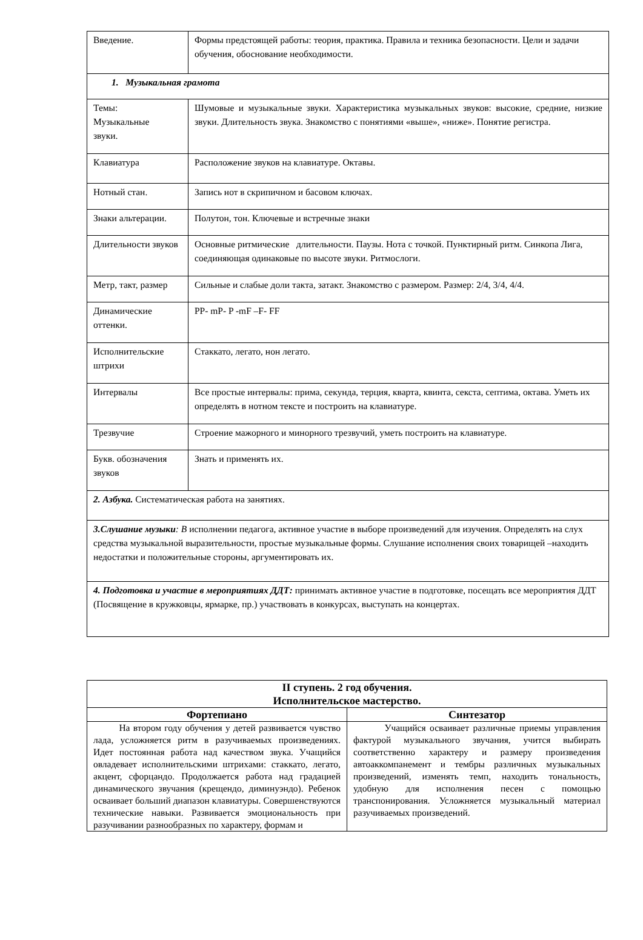| Введение. | Формы предстоящей работы: теория, практика. Правила и техника безопасности. Цели и задачи обучения, обоснование необходимости. |
| 1. Музыкальная грамота | |
| Темы: Музыкальные звуки. | Шумовые и музыкальные звуки. Характеристика музыкальных звуков: высокие, средние, низкие звуки. Длительность звука. Знакомство с понятиями «выше», «ниже». Понятие регистра. |
| Клавиатура | Расположение звуков на клавиатуре. Октавы. |
| Нотный стан. | Запись нот в скрипичном и басовом ключах. |
| Знаки альтерации. | Полутон, тон. Ключевые и встречные знаки |
| Длительности звуков | Основные ритмические длительности. Паузы. Нота с точкой. Пунктирный ритм. Синкопа Лига, соединяющая одинаковые по высоте звуки. Ритмослоги. |
| Метр, такт, размер | Сильные и слабые доли такта, затакт. Знакомство с размером. Размер: 2/4, 3/4, 4/4. |
| Динамические оттенки. | PP- mP- P -mF –F- FF |
| Исполнительские штрихи | Стаккато, легато, нон легато. |
| Интервалы | Все простые интервалы: прима, секунда, терция, кварта, квинта, секста, септима, октава. Уметь их определять в нотном тексте и построить на клавиатуре. |
| Трезвучие | Строение мажорного и минорного трезвучий, уметь построить на клавиатуре. |
| Букв. обозначения звуков | Знать и применять их. |
| 2. Азбука. Систематическая работа на занятиях. | |
| 3.Слушание музыки : В исполнении педагога, активное участие в выборе произведений для изучения. Определять на слух средства музыкальной выразительности, простые музыкальные формы. Слушание исполнения своих товарищей –находить недостатки и положительные стороны, аргументировать их. | |
| 4. Подготовка и участие в мероприятиях ДДТ: принимать активное участие в подготовке, посещать все мероприятия ДДТ (Посвящение в кружковцы, ярмарке, пр.) участвовать в конкурсах, выступать на концертах. | |
| II ступень. 2 год обучения. Исполнительское мастерство. | |
| --- | --- |
| Фортепиано | Синтезатор |
| На втором году обучения у детей развивается чувство лада, усложняется ритм в разучиваемых произведениях. Идет постоянная работа над качеством звука. Учащийся овладевает исполнительскими штрихами: стаккато, легато, акцент, сфорцандо. Продолжается работа над градацией динамического звучания (крещендо, диминуэндо). Ребенок осваивает больший диапазон клавиатуры. Совершенствуются технические навыки. Развивается эмоциональность при разучивании разнообразных по характеру, формам и | Учащийся осваивает различные приемы управления фактурой музыкального звучания, учится выбирать соответственно характеру и размеру произведения автоаккомпанемент и тембры различных музыкальных произведений, изменять темп, находить тональность, удобную для исполнения песен с помощью транспонирования. Усложняется музыкальный материал разучиваемых произведений. |